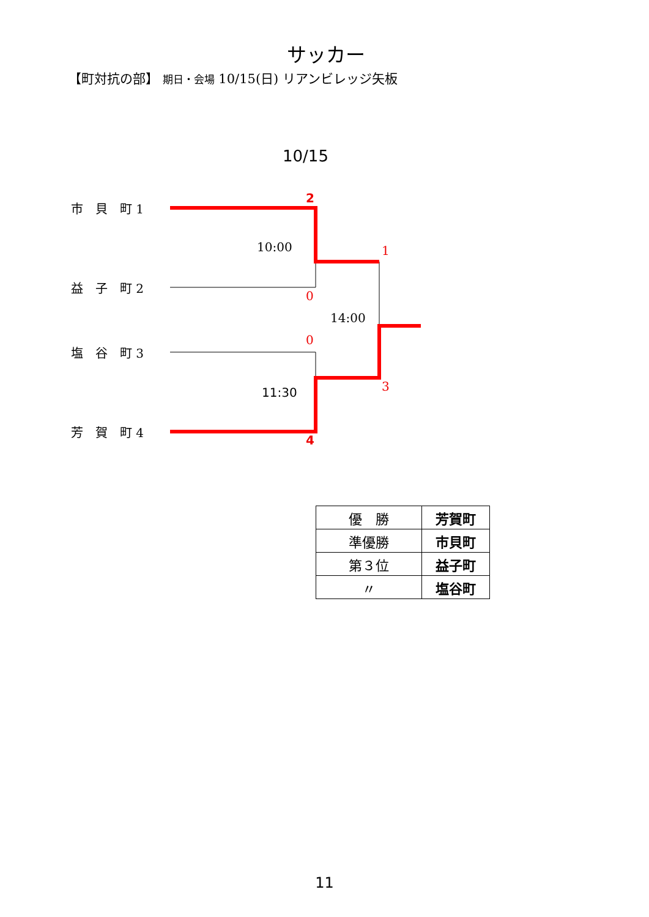サッカー
【町対抗の部】 期日・会場 10/15(日) リアンビレッジ矢板
10/15
市　貝　町 1
益　子　町 2
塩　谷　町 3
芳　賀　町 4
2
10:00 1
0
14:00
0
11:30 3
4
| 優 勝 | 芳賀町 |
| 準優勝 | 市貝町 |
| 第３位 | 益子町 |
| 〃 | 塩谷町 |
11